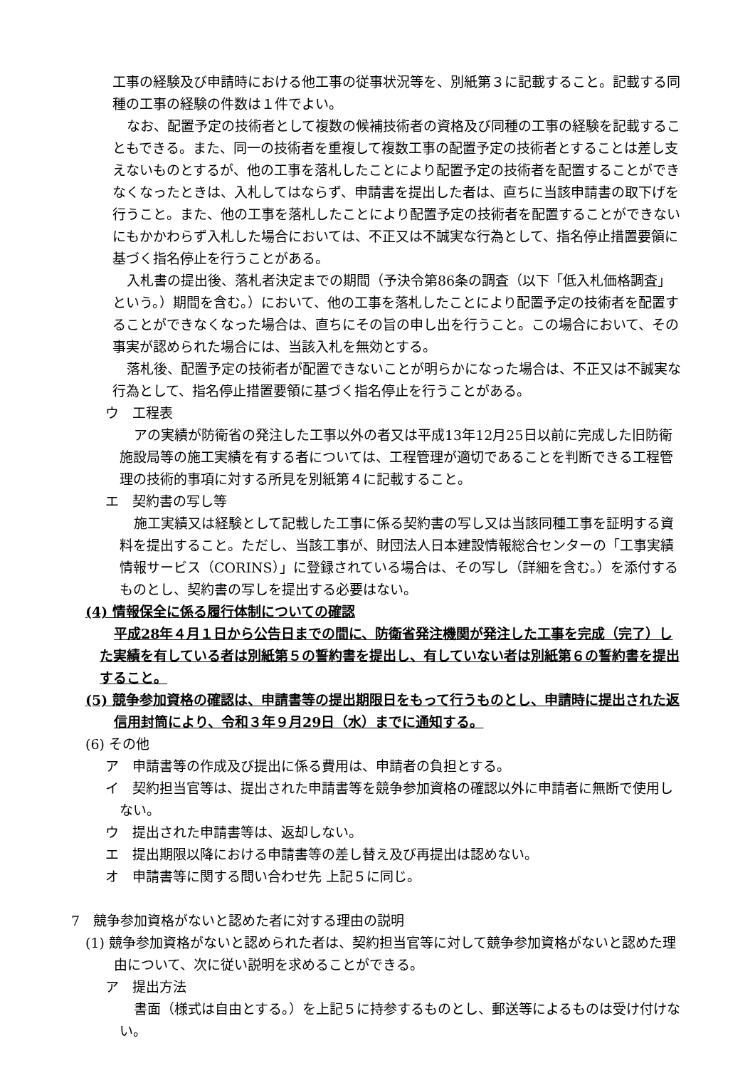工事の経験及び申請時における他工事の従事状況等を、別紙第３に記載すること。記載する同種の工事の経験の件数は１件でよい。
なお、配置予定の技術者として複数の候補技術者の資格及び同種の工事の経験を記載することもできる。また、同一の技術者を重複して複数工事の配置予定の技術者とすることは差し支えないものとするが、他の工事を落札したことにより配置予定の技術者を配置することができなくなったときは、入札してはならず、申請書を提出した者は、直ちに当該申請書の取下げを行うこと。また、他の工事を落札したことにより配置予定の技術者を配置することができないにもかかわらず入札した場合においては、不正又は不誠実な行為として、指名停止措置要領に基づく指名停止を行うことがある。
入札書の提出後、落札者決定までの期間（予決令第86条の調査（以下「低入札価格調査」という。）期間を含む。）において、他の工事を落札したことにより配置予定の技術者を配置することができなくなった場合は、直ちにその旨の申し出を行うこと。この場合において、その事実が認められた場合には、当該入札を無効とする。
落札後、配置予定の技術者が配置できないことが明らかになった場合は、不正又は不誠実な行為として、指名停止措置要領に基づく指名停止を行うことがある。
ウ　工程表
アの実績が防衛省の発注した工事以外の者又は平成13年12月25日以前に完成した旧防衛施設局等の施工実績を有する者については、工程管理が適切であることを判断できる工程管理の技術的事項に対する所見を別紙第４に記載すること。
エ　契約書の写し等
施工実績又は経験として記載した工事に係る契約書の写し又は当該同種工事を証明する資料を提出すること。ただし、当該工事が、財団法人日本建設情報総合センターの「工事実績情報サービス（CORINS）」に登録されている場合は、その写し（詳細を含む。）を添付するものとし、契約書の写しを提出する必要はない。
(4) 情報保全に係る履行体制についての確認
平成28年４月１日から公告日までの間に、防衛省発注機関が発注した工事を完成（完了）した実績を有している者は別紙第５の誓約書を提出し、有していない者は別紙第６の誓約書を提出すること。
(5) 競争参加資格の確認は、申請書等の提出期限日をもって行うものとし、申請時に提出された返信用封筒により、令和３年９月29日（水）までに通知する。
(6) その他
ア　申請書等の作成及び提出に係る費用は、申請者の負担とする。
イ　契約担当官等は、提出された申請書等を競争参加資格の確認以外に申請者に無断で使用しない。
ウ　提出された申請書等は、返却しない。
エ　提出期限以降における申請書等の差し替え及び再提出は認めない。
オ　申請書等に関する問い合わせ先 上記５に同じ。
7　競争参加資格がないと認めた者に対する理由の説明
(1) 競争参加資格がないと認められた者は、契約担当官等に対して競争参加資格がないと認めた理由について、次に従い説明を求めることができる。
ア　提出方法
書面（様式は自由とする。）を上記５に持参するものとし、郵送等によるものは受け付けない。